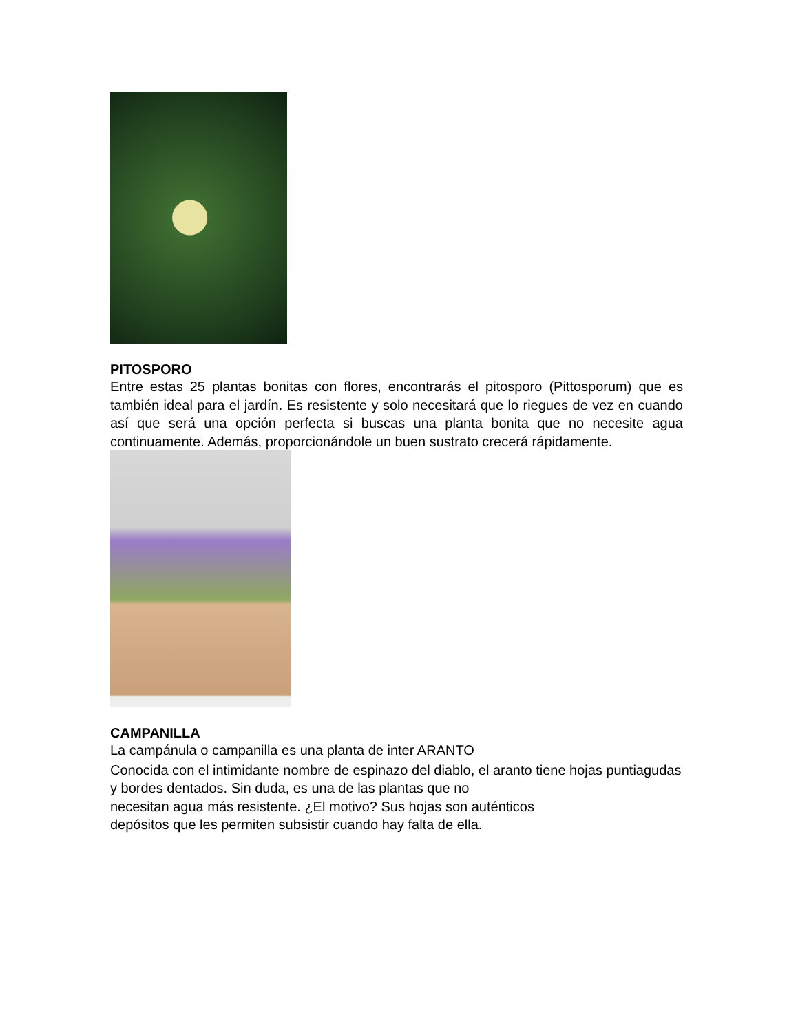PITOSPORO
Entre estas 25 plantas bonitas con flores, encontrarás el pitosporo (Pittosporum) que es también ideal para el jardín. Es resistente y solo necesitará que lo riegues de vez en cuando así que será una opción perfecta si buscas una planta bonita que no necesite agua continuamente. Además, proporcionándole un buen sustrato crecerá rápidamente.
CAMPANILLA
La campánula o campanilla es una planta de inter ARANTO
Conocida con el intimidante nombre de espinazo del diablo, el aranto tiene hojas puntiagudas y bordes dentados. Sin duda, es una de las plantas que no
necesitan agua más resistente. ¿El motivo? Sus hojas son auténticos
depósitos que les permiten subsistir cuando hay falta de ella.